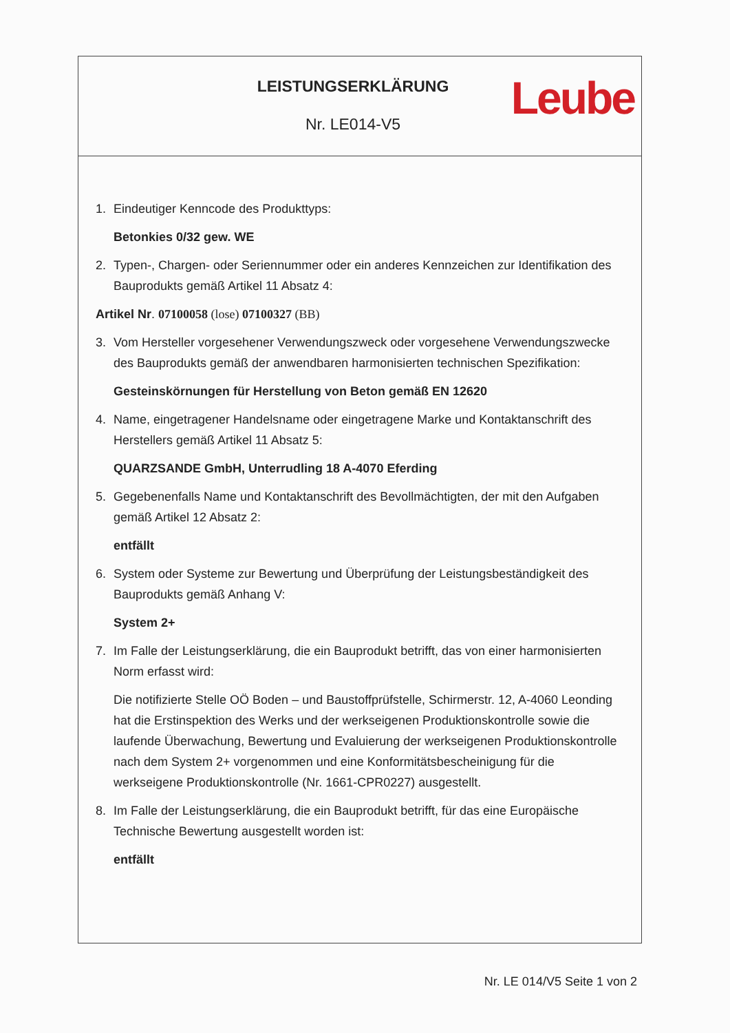LEISTUNGSERKLÄRUNG
Nr. LE014-V5
Leube
1. Eindeutiger Kenncode des Produkttyps:
Betonkies 0/32 gew. WE
2. Typen-, Chargen- oder Seriennummer oder ein anderes Kennzeichen zur Identifikation des Bauprodukts gemäß Artikel 11 Absatz 4:
Artikel Nr. 07100058 (lose) 07100327 (BB)
3. Vom Hersteller vorgesehener Verwendungszweck oder vorgesehene Verwendungszwecke des Bauprodukts gemäß der anwendbaren harmonisierten technischen Spezifikation:
Gesteinskörnungen für Herstellung von Beton gemäß EN 12620
4. Name, eingetragener Handelsname oder eingetragene Marke und Kontaktanschrift des Herstellers gemäß Artikel 11 Absatz 5:
QUARZSANDE GmbH, Unterrudling 18 A-4070 Eferding
5. Gegebenenfalls Name und Kontaktanschrift des Bevollmächtigten, der mit den Aufgaben gemäß Artikel 12 Absatz 2:
entfällt
6. System oder Systeme zur Bewertung und Überprüfung der Leistungsbeständigkeit des Bauprodukts gemäß Anhang V:
System 2+
7. Im Falle der Leistungserklärung, die ein Bauprodukt betrifft, das von einer harmonisierten Norm erfasst wird:
Die notifizierte Stelle OÖ Boden – und Baustoffprüfstelle, Schirmerstr. 12, A-4060 Leonding hat die Erstinspektion des Werks und der werkseigenen Produktionskontrolle sowie die laufende Überwachung, Bewertung und Evaluierung der werkseigenen Produktionskontrolle nach dem System 2+ vorgenommen und eine Konformitätsbescheinigung für die werkseigene Produktionskontrolle (Nr. 1661-CPR0227) ausgestellt.
8. Im Falle der Leistungserklärung, die ein Bauprodukt betrifft, für das eine Europäische Technische Bewertung ausgestellt worden ist:
entfällt
Nr. LE 014/V5 Seite 1 von 2